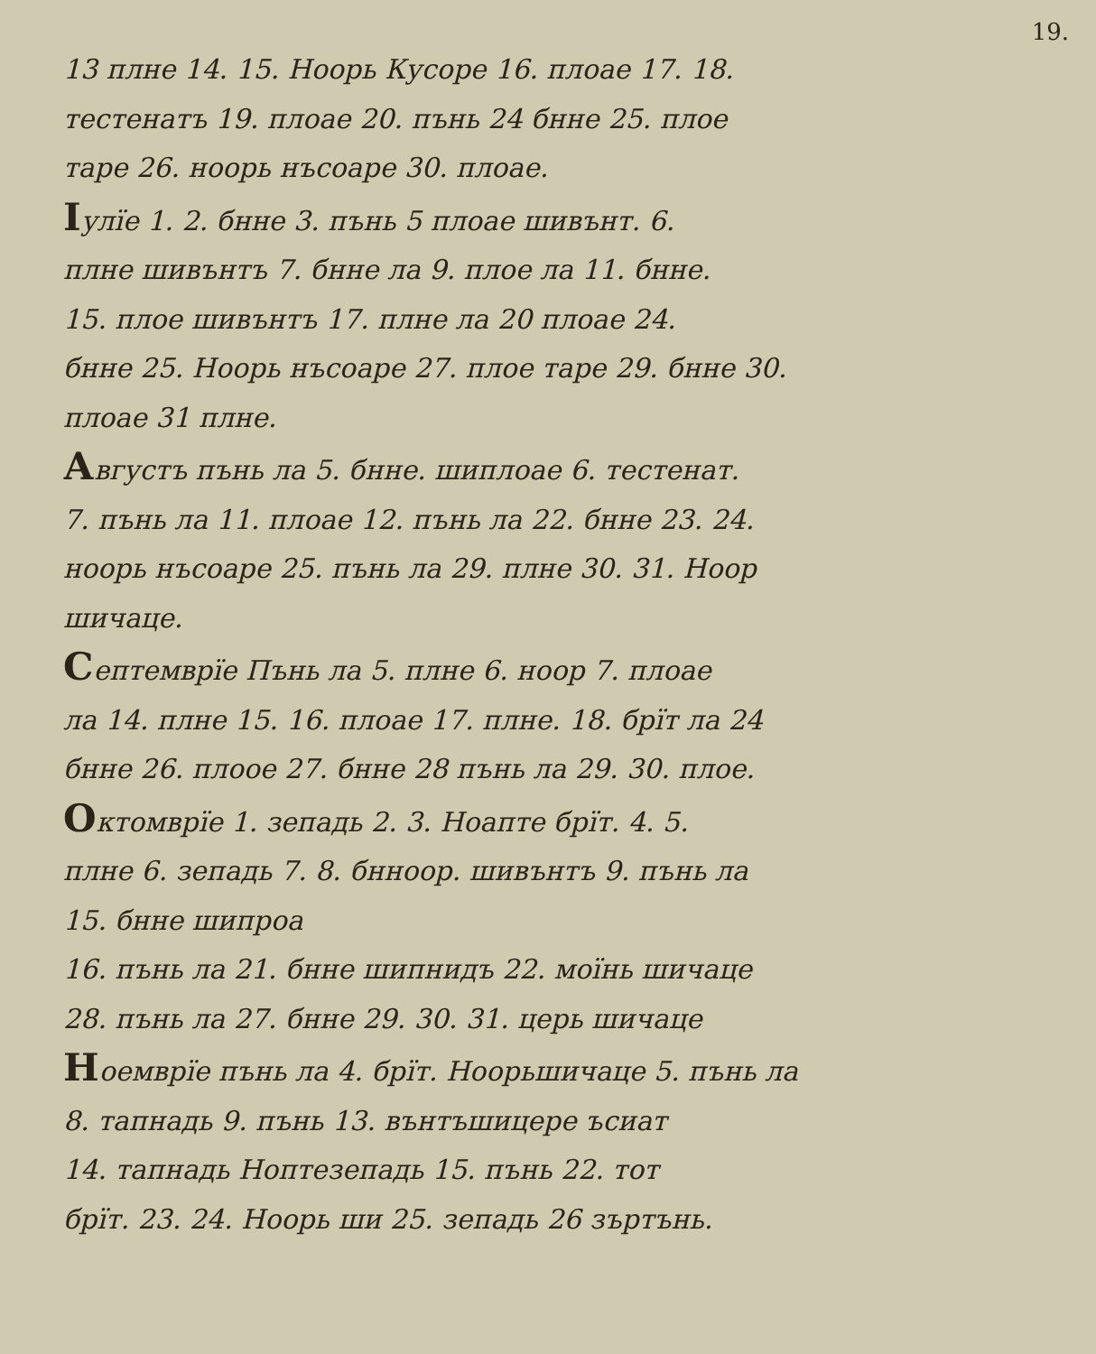19.
13 плне 14. 15. Ноорь Кусоре 16. плоае 17. 18.
тестенатъ 19. плоае 20. пънь 24 бнне 25. плое
таре 26. ноорь нъсоаре 30. плоае.
Іулїе 1. 2. бнне 3. пънь 5 плоае шивънт. 6.
плне шивънтъ 7. бнне ла 9. плое ла 11. бнне.
15. плое шивънтъ 17. плне ла 20 плоае 24.
бнне 25. Ноорь нъсоаре 27. плое таре 29. бнне 30.
плоае 31 плне.
Августъ пънь ла 5. бнне. шиплоае 6. тестенат.
7. пънь ла 11. плоае 12. пънь ла 22. бнне 23. 24.
ноорь нъсоаре 25. пънь ла 29. плне 30. 31. Ноор
шичаце.
Септемврїе Пънь ла 5. плне 6. ноор 7. плоае
ла 14. плне 15. 16. плоае 17. плне. 18. брїт ла 24
бнне 26. плоое 27. бнне 28 пънь ла 29. 30. плое.
Октомврїе 1. зепадь 2. 3. Ноапте брїт. 4. 5.
плне 6. зепадь 7. 8. бнноор. шивънтъ 9. пънь ла
15. бнне шипроа
16. пънь ла 21. бнне шипнидъ 22. моїнь шичаце
28. пънь ла 27. бнне 29. 30. 31. церь шичаце
Ноемврїе пънь ла 4. брїт. Ноорьшичаце 5. пънь ла
8. тапнадь 9. пънь 13. вънтъшицере ъсиат
14. тапнадь Ноптезепадь 15. пънь 22. тот
брїт. 23. 24. Ноорь ши 25. зепадь 26 зъртънь.